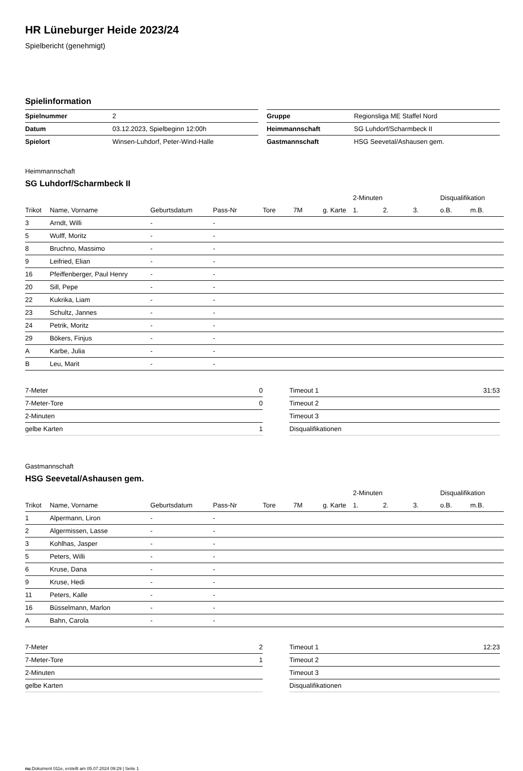HR Lüneburger Heide 2023/24
Spielbericht (genehmigt)
Spielinformation
| Spielnummer | 2 |
| Datum | 03.12.2023, Spielbeginn 12:00h |
| Spielort | Winsen-Luhdorf, Peter-Wind-Halle |
| Gruppe | Regionsliga ME Staffel Nord |
| Heimmannschaft | SG Luhdorf/Scharmbeck II |
| Gastmannschaft | HSG Seevetal/Ashausen gem. |
Heimmannschaft
SG Luhdorf/Scharmbeck II
| | | | | | | | 2-Minuten | | | Disqualifikation | |
| --- | --- | --- | --- | --- | --- | --- | --- | --- | --- | --- | --- |
| Trikot | Name, Vorname | Geburtsdatum | Pass-Nr | Tore | 7M | g. Karte | 1. | 2. | 3. | o.B. | m.B. |
| 3 | Arndt, Willi | - | - | | | | | | | | |
| 5 | Wulff, Moritz | - | - | | | | | | | | |
| 8 | Bruchno, Massimo | - | - | | | | | | | | |
| 9 | Leifried, Elian | - | - | | | | | | | | |
| 16 | Pfeiffenberger, Paul Henry | - | - | | | | | | | | |
| 20 | Sill, Pepe | - | - | | | | | | | | |
| 22 | Kukrika, Liam | - | - | | | | | | | | |
| 23 | Schultz, Jannes | - | - | | | | | | | | |
| 24 | Petrik, Moritz | - | - | | | | | | | | |
| 29 | Bökers, Finjus | - | - | | | | | | | | |
| A | Karbe, Julia | - | - | | | | | | | | |
| B | Leu, Marit | - | - | | | | | | | | |
| 7-Meter | 0 |
| 7-Meter-Tore | 0 |
| 2-Minuten | |
| gelbe Karten | 1 |
| Timeout 1 | 31:53 |
| Timeout 2 | |
| Timeout 3 | |
| Disqualifikationen | |
Gastmannschaft
HSG Seevetal/Ashausen gem.
| | | | | | | | 2-Minuten | | | Disqualifikation | |
| --- | --- | --- | --- | --- | --- | --- | --- | --- | --- | --- | --- |
| Trikot | Name, Vorname | Geburtsdatum | Pass-Nr | Tore | 7M | g. Karte | 1. | 2. | 3. | o.B. | m.B. |
| 1 | Alpermann, Liron | - | - | | | | | | | | |
| 2 | Algermissen, Lasse | - | - | | | | | | | | |
| 3 | Kohlhas, Jasper | - | - | | | | | | | | |
| 5 | Peters, Willi | - | - | | | | | | | | |
| 6 | Kruse, Dana | - | - | | | | | | | | |
| 9 | Kruse, Hedi | - | - | | | | | | | | |
| 11 | Peters, Kalle | - | - | | | | | | | | |
| 16 | Büsselmann, Marlon | - | - | | | | | | | | |
| A | Bahn, Carola | - | - | | | | | | | | |
| 7-Meter | 2 |
| 7-Meter-Tore | 1 |
| 2-Minuten | |
| gelbe Karten | |
| Timeout 1 | 12:23 |
| Timeout 2 | |
| Timeout 3 | |
| Disqualifikationen | |
nu.Dokument 011e, erstellt am 05.07.2024 09:29 | Seite 1